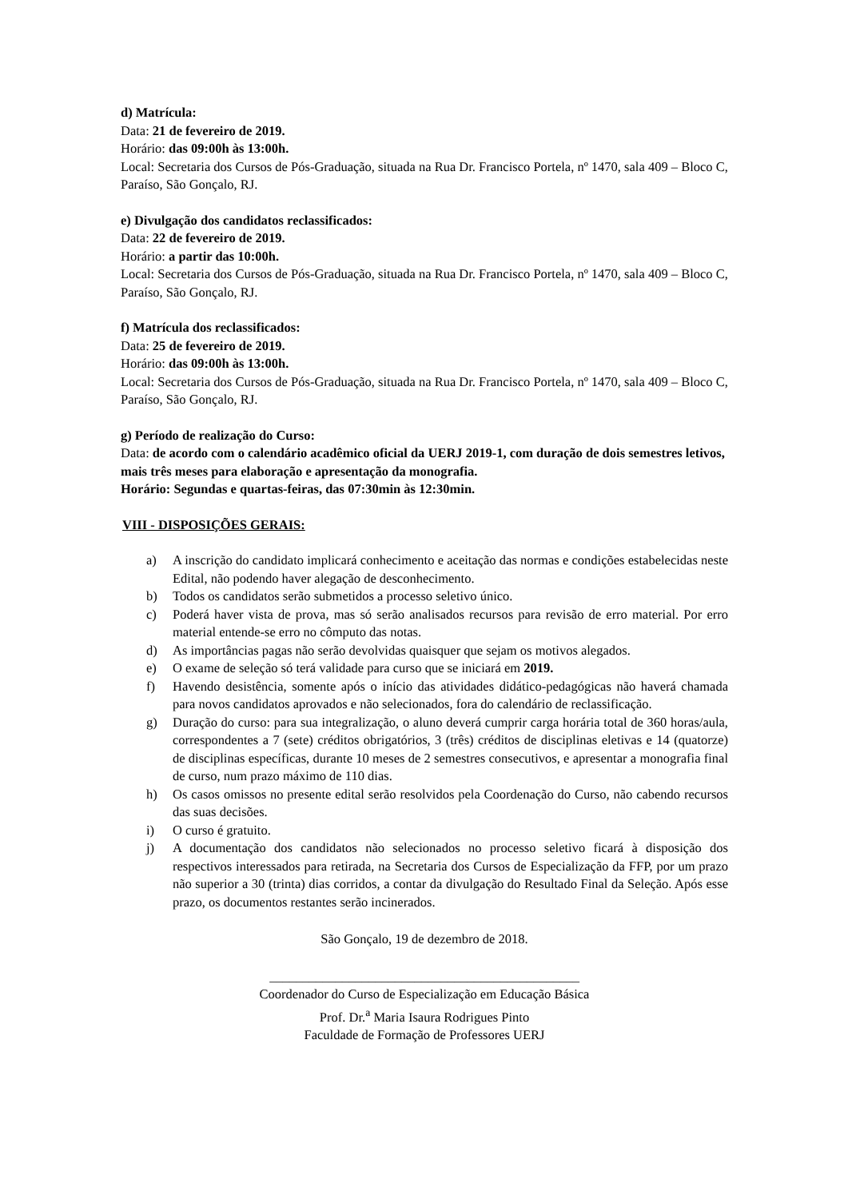d) Matrícula:
Data: 21 de fevereiro de 2019.
Horário: das 09:00h às 13:00h.
Local: Secretaria dos Cursos de Pós-Graduação, situada na Rua Dr. Francisco Portela, nº 1470, sala 409 – Bloco C, Paraíso, São Gonçalo, RJ.
e) Divulgação dos candidatos reclassificados:
Data: 22 de fevereiro de 2019.
Horário: a partir das 10:00h.
Local: Secretaria dos Cursos de Pós-Graduação, situada na Rua Dr. Francisco Portela, nº 1470, sala 409 – Bloco C, Paraíso, São Gonçalo, RJ.
f) Matrícula dos reclassificados:
Data: 25 de fevereiro de 2019.
Horário: das 09:00h às 13:00h.
Local: Secretaria dos Cursos de Pós-Graduação, situada na Rua Dr. Francisco Portela, nº 1470, sala 409 – Bloco C, Paraíso, São Gonçalo, RJ.
g) Período de realização do Curso:
Data: de acordo com o calendário acadêmico oficial da UERJ 2019-1, com duração de dois semestres letivos, mais três meses para elaboração e apresentação da monografia.
Horário: Segundas e quartas-feiras, das 07:30min às 12:30min.
VIII - DISPOSIÇÕES GERAIS:
a) A inscrição do candidato implicará conhecimento e aceitação das normas e condições estabelecidas neste Edital, não podendo haver alegação de desconhecimento.
b) Todos os candidatos serão submetidos a processo seletivo único.
c) Poderá haver vista de prova, mas só serão analisados recursos para revisão de erro material. Por erro material entende-se erro no cômputo das notas.
d) As importâncias pagas não serão devolvidas quaisquer que sejam os motivos alegados.
e) O exame de seleção só terá validade para curso que se iniciará em 2019.
f) Havendo desistência, somente após o início das atividades didático-pedagógicas não haverá chamada para novos candidatos aprovados e não selecionados, fora do calendário de reclassificação.
g) Duração do curso: para sua integralização, o aluno deverá cumprir carga horária total de 360 horas/aula, correspondentes a 7 (sete) créditos obrigatórios, 3 (três) créditos de disciplinas eletivas e 14 (quatorze) de disciplinas específicas, durante 10 meses de 2 semestres consecutivos, e apresentar a monografia final de curso, num prazo máximo de 110 dias.
h) Os casos omissos no presente edital serão resolvidos pela Coordenação do Curso, não cabendo recursos das suas decisões.
i) O curso é gratuito.
j) A documentação dos candidatos não selecionados no processo seletivo ficará à disposição dos respectivos interessados para retirada, na Secretaria dos Cursos de Especialização da FFP, por um prazo não superior a 30 (trinta) dias corridos, a contar da divulgação do Resultado Final da Seleção. Após esse prazo, os documentos restantes serão incinerados.
São Gonçalo, 19 de dezembro de 2018.
_______________________________________________
Coordenador do Curso de Especialização em Educação Básica
Prof. Dr.<sup>a</sup> Maria Isaura Rodrigues Pinto
Faculdade de Formação de Professores UERJ